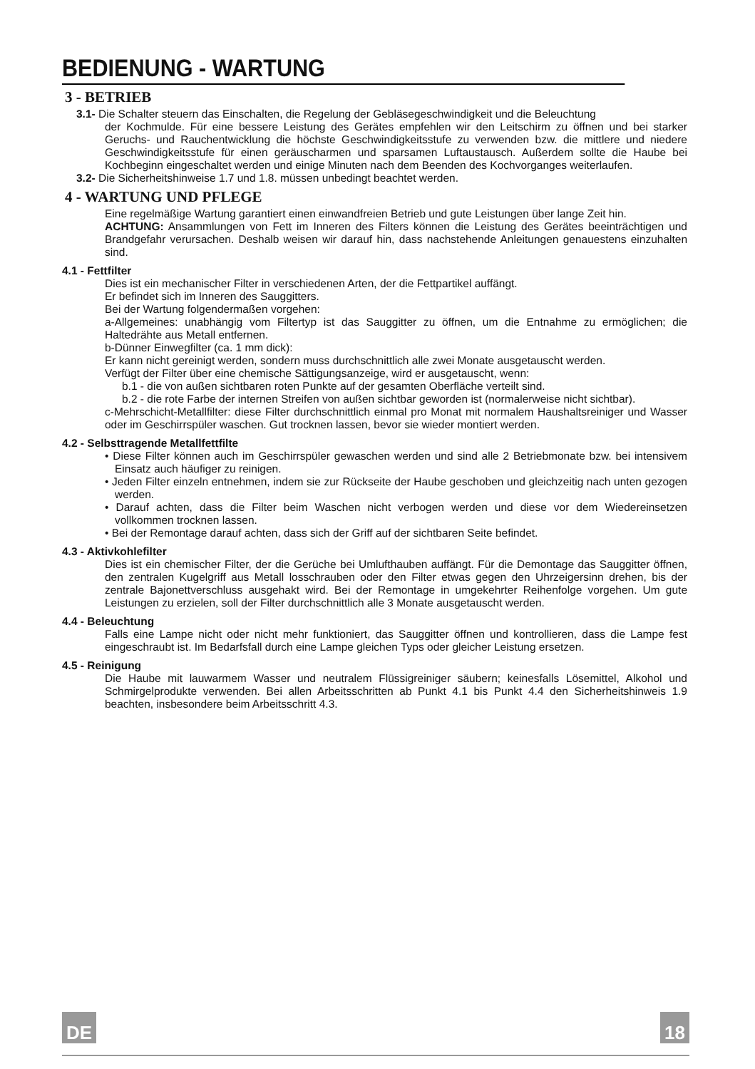BEDIENUNG - WARTUNG
3 - BETRIEB
3.1- Die Schalter steuern das Einschalten, die Regelung der Gebläsegeschwindigkeit und die Beleuchtung
der Kochmulde. Für eine bessere Leistung des Gerätes empfehlen wir den Leitschirm zu öffnen und bei starker Geruchs- und Rauchentwicklung die höchste Geschwindigkeitsstufe zu verwenden bzw. die mittlere und niedere Geschwindigkeitsstufe für einen geräuscharmen und sparsamen Luftaustausch. Außerdem sollte die Haube bei Kochbeginn eingeschaltet werden und einige Minuten nach dem Beenden des Kochvorganges weiterlaufen.
3.2- Die Sicherheitshinweise 1.7 und 1.8. müssen unbedingt beachtet werden.
4 - WARTUNG UND PFLEGE
Eine regelmäßige Wartung garantiert einen einwandfreien Betrieb und gute Leistungen über lange Zeit hin.
ACHTUNG: Ansammlungen von Fett im Inneren des Filters können die Leistung des Gerätes beeinträchtigen und Brandgefahr verursachen. Deshalb weisen wir darauf hin, dass nachstehende Anleitungen genauestens einzuhalten sind.
4.1 - Fettfilter
Dies ist ein mechanischer Filter in verschiedenen Arten, der die Fettpartikel auffängt.
Er befindet sich im Inneren des Sauggitters.
Bei der Wartung folgendermaßen vorgehen:
a-Allgemeines: unabhängig vom Filtertyp ist das Sauggitter zu öffnen, um die Entnahme zu ermöglichen; die Haltedrähte aus Metall entfernen.
b-Dünner Einwegfilter (ca. 1 mm dick):
Er kann nicht gereinigt werden, sondern muss durchschnittlich alle zwei Monate ausgetauscht werden.
Verfügt der Filter über eine chemische Sättigungsanzeige, wird er ausgetauscht, wenn:
b.1 - die von außen sichtbaren roten Punkte auf der gesamten Oberfläche verteilt sind.
b.2 - die rote Farbe der internen Streifen von außen sichtbar geworden ist (normalerweise nicht sichtbar).
c-Mehrschicht-Metallfilter: diese Filter durchschnittlich einmal pro Monat mit normalem Haushaltsreiniger und Wasser oder im Geschirrspüler waschen. Gut trocknen lassen, bevor sie wieder montiert werden.
4.2 - Selbsttragende Metallfettfilte
• Diese Filter können auch im Geschirrspüler gewaschen werden und sind alle 2 Betriebmonate bzw. bei intensivem Einsatz auch häufiger zu reinigen.
• Jeden Filter einzeln entnehmen, indem sie zur Rückseite der Haube geschoben und gleichzeitig nach unten gezogen werden.
• Darauf achten, dass die Filter beim Waschen nicht verbogen werden und diese vor dem Wiedereinsetzen vollkommen trocknen lassen.
• Bei der Remontage darauf achten, dass sich der Griff auf der sichtbaren Seite befindet.
4.3 - Aktivkohlefilter
Dies ist ein chemischer Filter, der die Gerüche bei Umlufthauben auffängt. Für die Demontage das Sauggitter öffnen, den zentralen Kugelgriff aus Metall losschrauben oder den Filter etwas gegen den Uhrzeigersinn drehen, bis der zentrale Bajonettverschluss ausgehakt wird. Bei der Remontage in umgekehrter Reihenfolge vorgehen. Um gute Leistungen zu erzielen, soll der Filter durchschnittlich alle 3 Monate ausgetauscht werden.
4.4 - Beleuchtung
Falls eine Lampe nicht oder nicht mehr funktioniert, das Sauggitter öffnen und kontrollieren, dass die Lampe fest eingeschraubt ist. Im Bedarfsfall durch eine Lampe gleichen Typs oder gleicher Leistung ersetzen.
4.5 - Reinigung
Die Haube mit lauwarmem Wasser und neutralem Flüssigreiniger säubern; keinesfalls Lösemittel, Alkohol und Schmirgelprodukte verwenden. Bei allen Arbeitsschritten ab Punkt 4.1 bis Punkt 4.4 den Sicherheitshinweis 1.9 beachten, insbesondere beim Arbeitsschritt 4.3.
DE 18